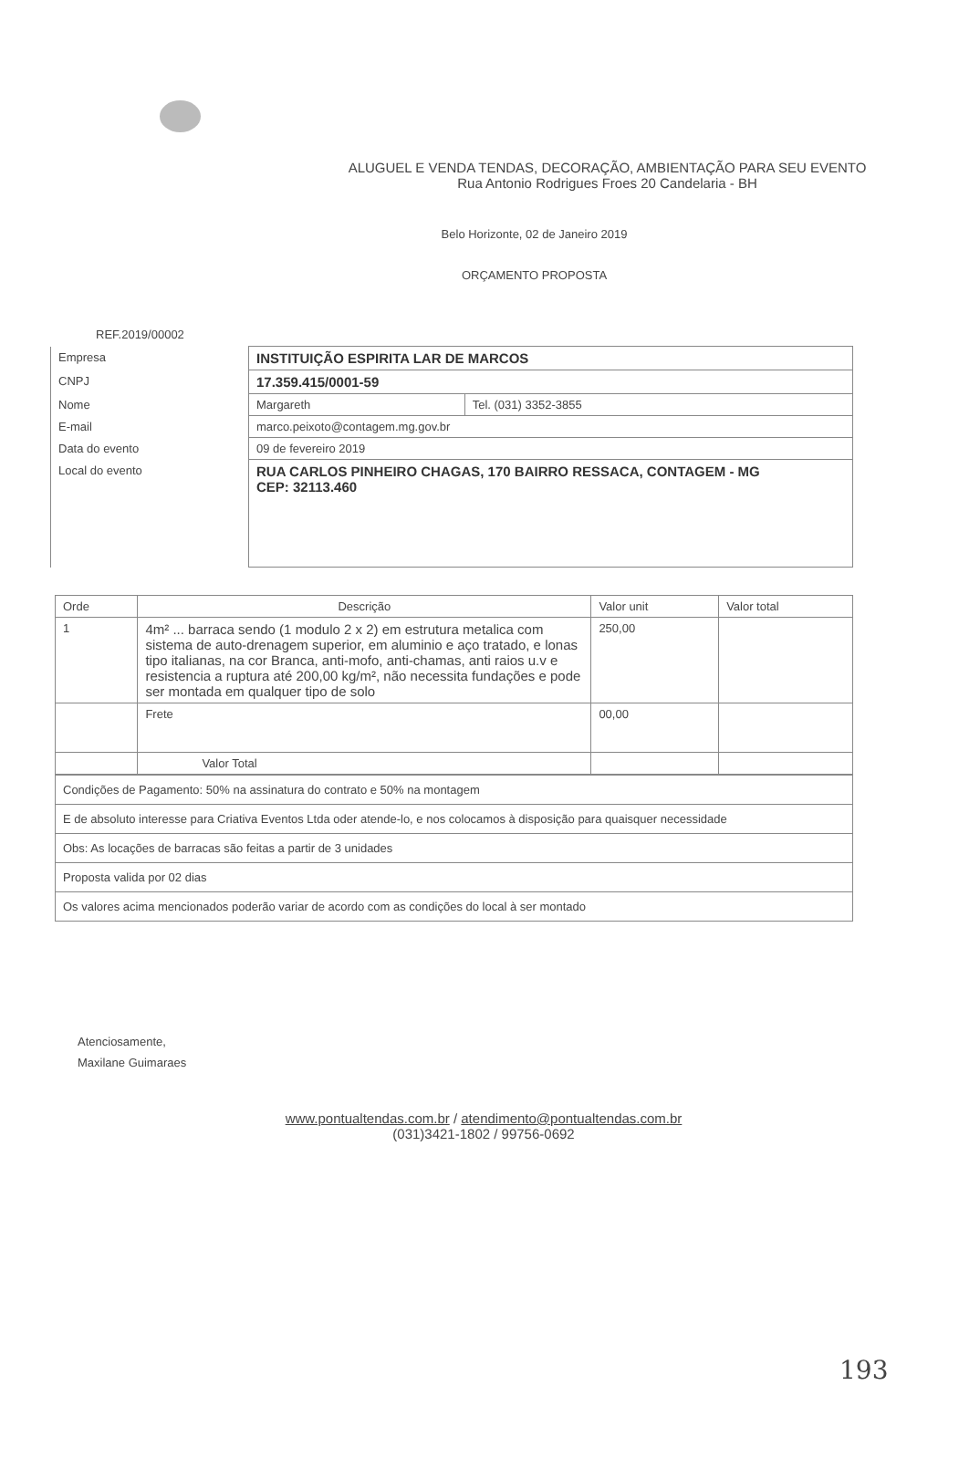ALUGUEL E VENDA TENDAS, DECORAÇÃO, AMBIENTAÇÃO PARA SEU EVENTO
Rua Antonio Rodrigues Froes 20 Candelaria - BH
Belo Horizonte, 02 de Janeiro 2019
ORÇAMENTO PROPOSTA
REF.2019/00002
| Empresa | INSTITUIÇÃO ESPIRITA LAR DE MARCOS | |
| CNPJ | 17.359.415/0001-59 | |
| Nome | Margareth | Tel. (031) 3352-3855 |
| E-mail | marco.peixoto@contagem.mg.gov.br | |
| Data do evento | 09 de fevereiro 2019 | |
| Local do evento | RUA CARLOS PINHEIRO CHAGAS, 170 BAIRRO RESSACA, CONTAGEM - MG CEP: 32113.460 | |
| Orde | Descrição | Valor unit | Valor total |
| --- | --- | --- | --- |
| 1 | 4m² ... barraca sendo (1 modulo 2 x 2) em estrutura metalica com sistema de auto-drenagem superior, em aluminio e aço tratado, e lonas tipo italianas, na cor Branca, anti-mofo, anti-chamas, anti raios u.v e resistencia a ruptura até 200,00 kg/m², não necessita fundações e pode ser montada em qualquer tipo de solo | 250,00 | |
| | Frete | 00,00 | |
| | Valor Total | | |
| Condições de Pagamento: 50% na assinatura do contrato e 50% na montagem |
| E de absoluto interesse para Criativa Eventos Ltda oder atende-lo, e nos colocamos à disposição para quaisquer necessidade |
| Obs: As locações de barracas são feitas a partir de 3 unidades |
| Proposta valida por 02 dias |
| Os valores acima mencionados poderão variar de acordo com as condições do local à ser montado |
Atenciosamente,
Maxilane Guimaraes
www.pontualtendas.com.br / atendimento@pontualtendas.com.br
(031)3421-1802 / 99756-0692
193